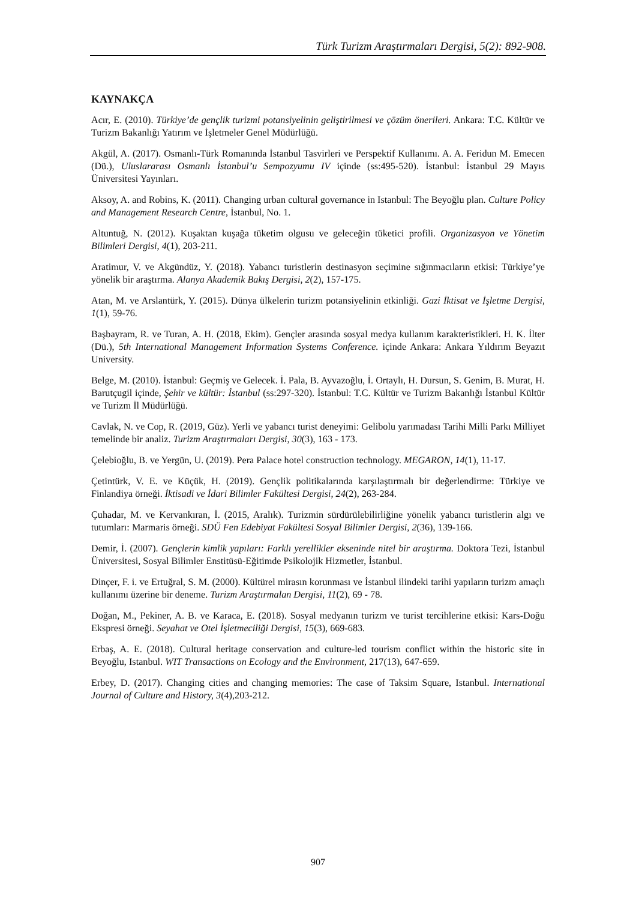Türk Turizm Araştırmaları Dergisi, 5(2): 892-908.
KAYNAKÇA
Acır, E. (2010). Türkiye’de gençlik turizmi potansiyelinin geliştirilmesi ve çözüm önerileri. Ankara: T.C. Kültür ve Turizm Bakanlığı Yatırım ve İşletmeler Genel Müdürlüğü.
Akgül, A. (2017). Osmanlı-Türk Romanında İstanbul Tasvirleri ve Perspektif Kullanımı. A. A. Feridun M. Emecen (Dü.), Uluslararası Osmanlı İstanbul’u Sempozyumu IV içinde (ss:495-520). İstanbul: İstanbul 29 Mayıs Üniversitesi Yayınları.
Aksoy, A. and Robins, K. (2011). Changing urban cultural governance in Istanbul: The Beyoğlu plan. Culture Policy and Management Research Centre, İstanbul, No. 1.
Altuntuğ, N. (2012). Kuşaktan kuşağa tüketim olgusu ve geleceğin tüketici profili. Organizasyon ve Yönetim Bilimleri Dergisi, 4(1), 203-211.
Aratimur, V. ve Akgündüz, Y. (2018). Yabancı turistlerin destinasyon seçimine sığınmacıların etkisi: Türkiye’ye yönelik bir araştırma. Alanya Akademik Bakış Dergisi, 2(2), 157-175.
Atan, M. ve Arslantürk, Y. (2015). Dünya ülkelerin turizm potansiyelinin etkinliği. Gazi İktisat ve İşletme Dergisi, 1(1), 59-76.
Başbayram, R. ve Turan, A. H. (2018, Ekim). Gençler arasında sosyal medya kullanım karakteristikleri. H. K. İlter (Dü.), 5th International Management Information Systems Conference. içinde Ankara: Ankara Yıldırım Beyazıt University.
Belge, M. (2010). İstanbul: Geçmiş ve Gelecek. İ. Pala, B. Ayvazoğlu, İ. Ortaylı, H. Dursun, S. Genim, B. Murat, H. Barutçugil içinde, Şehir ve kültür: İstanbul (ss:297-320). İstanbul: T.C. Kültür ve Turizm Bakanlığı İstanbul Kültür ve Turizm İl Müdürlüğü.
Cavlak, N. ve Cop, R. (2019, Güz). Yerli ve yabancı turist deneyimi: Gelibolu yarımadası Tarihi Milli Parkı Milliyet temelinde bir analiz. Turizm Araştırmaları Dergisi, 30(3), 163 - 173.
Çelebioğlu, B. ve Yergün, U. (2019). Pera Palace hotel construction technology. MEGARON, 14(1), 11-17.
Çetintürk, V. E. ve Küçük, H. (2019). Gençlik politikalarında karşılaştırmalı bir değerlendirme: Türkiye ve Finlandiya örneği. İktisadi ve İdari Bilimler Fakültesi Dergisi, 24(2), 263-284.
Çuhadar, M. ve Kervankıran, İ. (2015, Aralık). Turizmin sürdürülebilirliğine yönelik yabancı turistlerin algı ve tutumları: Marmaris örneği. SDÜ Fen Edebiyat Fakültesi Sosyal Bilimler Dergisi, 2(36), 139-166.
Demir, İ. (2007). Gençlerin kimlik yapıları: Farklı yerellikler ekseninde nitel bir araştırma. Doktora Tezi, İstanbul Üniversitesi, Sosyal Bilimler Enstitüsü-Eğitimde Psikolojik Hizmetler, İstanbul.
Dinçer, F. i. ve Ertuğral, S. M. (2000). Kültürel mirasın korunması ve İstanbul ilindeki tarihi yapıların turizm amaçlı kullanımı üzerine bir deneme. Turizm Araştırmalan Dergisi, 11(2), 69 - 78.
Doğan, M., Pekiner, A. B. ve Karaca, E. (2018). Sosyal medyanın turizm ve turist tercihlerine etkisi: Kars-Doğu Ekspresi örneği. Seyahat ve Otel İşletmeciliği Dergisi, 15(3), 669-683.
Erbaş, A. E. (2018). Cultural heritage conservation and culture-led tourism conflict within the historic site in Beyoğlu, Istanbul. WIT Transactions on Ecology and the Environment, 217(13), 647-659.
Erbey, D. (2017). Changing cities and changing memories: The case of Taksim Square, Istanbul. International Journal of Culture and History, 3(4),203-212.
907